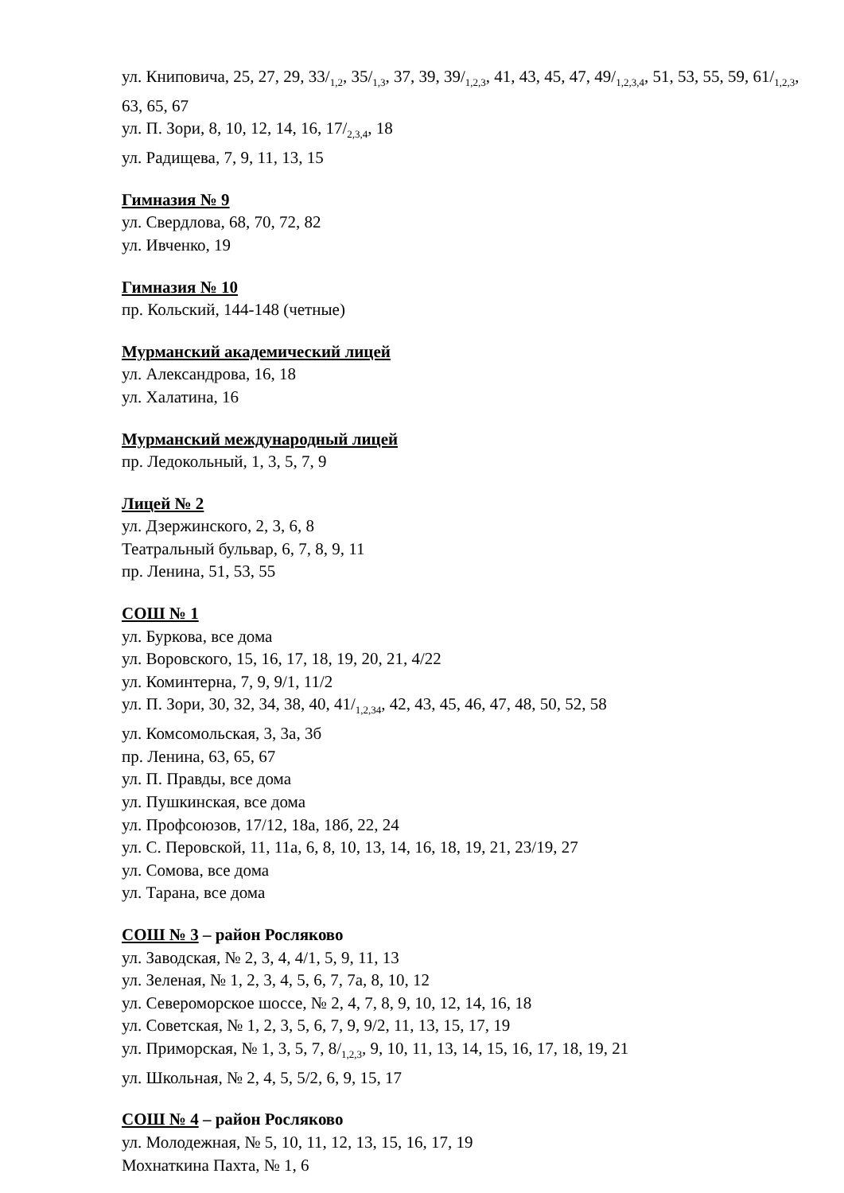ул. Книповича, 25, 27, 29, 33/<sub>1,2</sub>, 35/<sub>1,3</sub>, 37, 39, 39/<sub>1,2,3</sub>, 41, 43, 45, 47, 49/<sub>1,2,3,4</sub>, 51, 53, 55, 59, 61/<sub>1,2,3</sub>, 63, 65, 67
ул. П. Зори, 8, 10, 12, 14, 16, 17/<sub>2,3,4</sub>, 18
ул. Радищева, 7, 9, 11, 13, 15
Гимназия № 9
ул. Свердлова, 68, 70, 72, 82
ул. Ивченко, 19
Гимназия № 10
пр. Кольский, 144-148 (четные)
Мурманский академический лицей
ул. Александрова, 16, 18
ул. Халатина, 16
Мурманский международный лицей
пр. Ледокольный, 1, 3, 5, 7, 9
Лицей № 2
ул. Дзержинского, 2, 3, 6, 8
Театральный бульвар, 6, 7, 8, 9, 11
пр. Ленина, 51, 53, 55
СОШ № 1
ул. Буркова, все дома
ул. Воровского, 15, 16, 17, 18, 19, 20, 21, 4/22
ул. Коминтерна, 7, 9, 9/1, 11/2
ул. П. Зори, 30, 32, 34, 38, 40, 41/<sub>1,2,34</sub>, 42, 43, 45, 46, 47, 48, 50, 52, 58
ул. Комсомольская, 3, 3а, 3б
пр. Ленина, 63, 65, 67
ул. П. Правды, все дома
ул. Пушкинская, все дома
ул. Профсоюзов, 17/12, 18а, 18б, 22, 24
ул. С. Перовской, 11, 11а, 6, 8, 10, 13, 14, 16, 18, 19, 21, 23/19, 27
ул. Сомова, все дома
ул. Тарана, все дома
СОШ № 3 – район Росляково
ул. Заводская, № 2, 3, 4, 4/1, 5, 9, 11, 13
ул. Зеленая, № 1, 2, 3, 4, 5, 6, 7, 7а, 8, 10, 12
ул. Североморское шоссе, № 2, 4, 7, 8, 9, 10, 12, 14, 16, 18
ул. Советская, № 1, 2, 3, 5, 6, 7, 9, 9/2, 11, 13, 15, 17, 19
ул. Приморская, № 1, 3, 5, 7, 8/<sub>1,2,3</sub>, 9, 10, 11, 13, 14, 15, 16, 17, 18, 19, 21
ул. Школьная, № 2, 4, 5, 5/2, 6, 9, 15, 17
СОШ № 4 – район Росляково
ул. Молодежная, № 5, 10, 11, 12, 13, 15, 16, 17, 19
Мохнаткина Пахта, № 1, 6